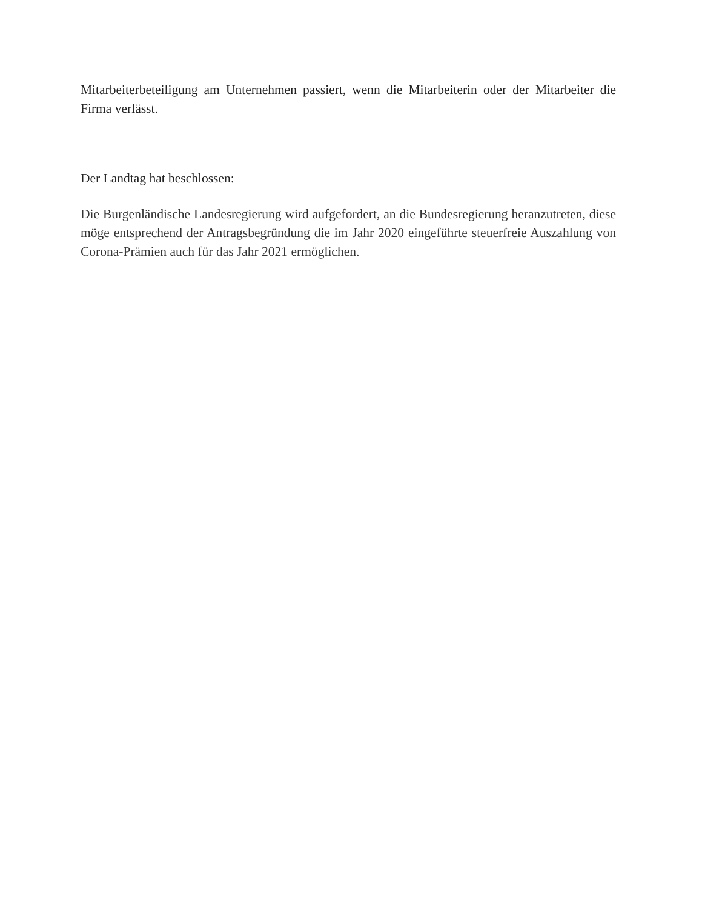Mitarbeiterbeteiligung am Unternehmen passiert, wenn die Mitarbeiterin oder der Mitarbeiter die Firma verlässt.
Der Landtag hat beschlossen:
Die Burgenländische Landesregierung wird aufgefordert, an die Bundesregierung heranzutreten, diese möge entsprechend der Antragsbegründung die im Jahr 2020 eingeführte steuerfreie Auszahlung von Corona-Prämien auch für das Jahr 2021 ermöglichen.